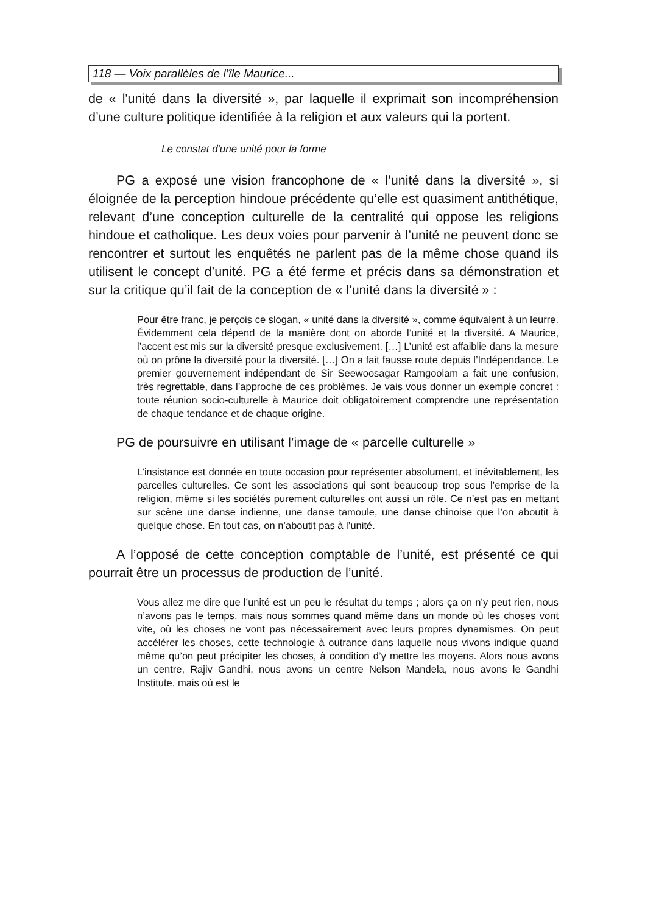118 — Voix parallèles de l’île Maurice...
de « l'unité dans la diversité », par laquelle il exprimait son incompréhension d’une culture politique identifiée à la religion et aux valeurs qui la portent.
Le constat d'une unité pour la forme
PG a exposé une vision francophone de « l’unité dans la diversité », si éloignée de la perception hindoue précédente qu’elle est quasiment antithétique, relevant d’une conception culturelle de la centralité qui oppose les religions hindoue et catholique. Les deux voies pour parvenir à l’unité ne peuvent donc se rencontrer et surtout les enquêtés ne parlent pas de la même chose quand ils utilisent le concept d’unité. PG a été ferme et précis dans sa démonstration et sur la critique qu’il fait de la conception de « l’unité dans la diversité » :
Pour être franc, je perçois ce slogan, « unité dans la diversité », comme équivalent à un leurre. Évidemment cela dépend de la manière dont on aborde l’unité et la diversité. A Maurice, l’accent est mis sur la diversité presque exclusivement. […] L’unité est affaiblie dans la mesure où on prône la diversité pour la diversité. […] On a fait fausse route depuis l’Indépendance. Le premier gouvernement indépendant de Sir Seewoosagar Ramgoolam a fait une confusion, très regrettable, dans l’approche de ces problèmes. Je vais vous donner un exemple concret : toute réunion socio-culturelle à Maurice doit obligatoirement comprendre une représentation de chaque tendance et de chaque origine.
PG de poursuivre en utilisant l’image de « parcelle culturelle »
L’insistance est donnée en toute occasion pour représenter absolument, et inévitablement, les parcelles culturelles. Ce sont les associations qui sont beaucoup trop sous l’emprise de la religion, même si les sociétés purement culturelles ont aussi un rôle. Ce n’est pas en mettant sur scène une danse indienne, une danse tamoule, une danse chinoise que l’on aboutit à quelque chose. En tout cas, on n’aboutit pas à l’unité.
A l’opposé de cette conception comptable de l’unité, est présenté ce qui pourrait être un processus de production de l’unité.
Vous allez me dire que l’unité est un peu le résultat du temps ; alors ça on n’y peut rien, nous n’avons pas le temps, mais nous sommes quand même dans un monde où les choses vont vite, où les choses ne vont pas nécessairement avec leurs propres dynamismes. On peut accélérer les choses, cette technologie à outrance dans laquelle nous vivons indique quand même qu’on peut précipiter les choses, à condition d’y mettre les moyens. Alors nous avons un centre, Rajiv Gandhi, nous avons un centre Nelson Mandela, nous avons le Gandhi Institute, mais où est le